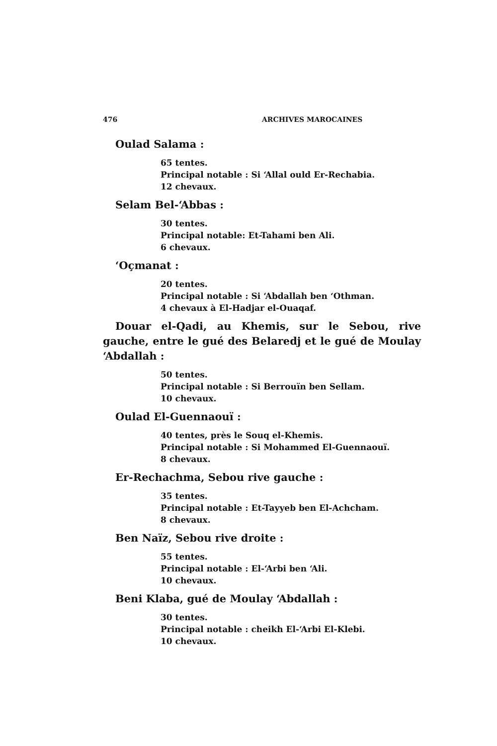476 ARCHIVES MAROCAINES
Oulad Salama :
65 tentes.
Principal notable : Si ‘Allal ould Er-Rechabia.
12 chevaux.
Selam Bel-‘Abbas :
30 tentes.
Principal notable: Et-Tahami ben Ali.
6 chevaux.
‘Oçmanat :
20 tentes.
Principal notable : Si ‘Abdallah ben ‘Othman.
4 chevaux à El-Hadjar el-Ouaqaf.
Douar el-Qadi, au Khemis, sur le Sebou, rive gauche, entre le gué des Belaredj et le gué de Moulay ‘Abdallah :
50 tentes.
Principal notable : Si Berrouïn ben Sellam.
10 chevaux.
Oulad El-Guennaouï :
40 tentes, près le Souq el-Khemis.
Principal notable : Si Mohammed El-Guennaouï.
8 chevaux.
Er-Rechachma, Sebou rive gauche :
35 tentes.
Principal notable : Et-Tayyeb ben El-Achcham.
8 chevaux.
Ben Naïz, Sebou rive droite :
55 tentes.
Principal notable : El-‘Arbi ben ‘Ali.
10 chevaux.
Beni Klaba, gué de Moulay ‘Abdallah :
30 tentes.
Principal notable : cheikh El-‘Arbi El-Klebi.
10 chevaux.